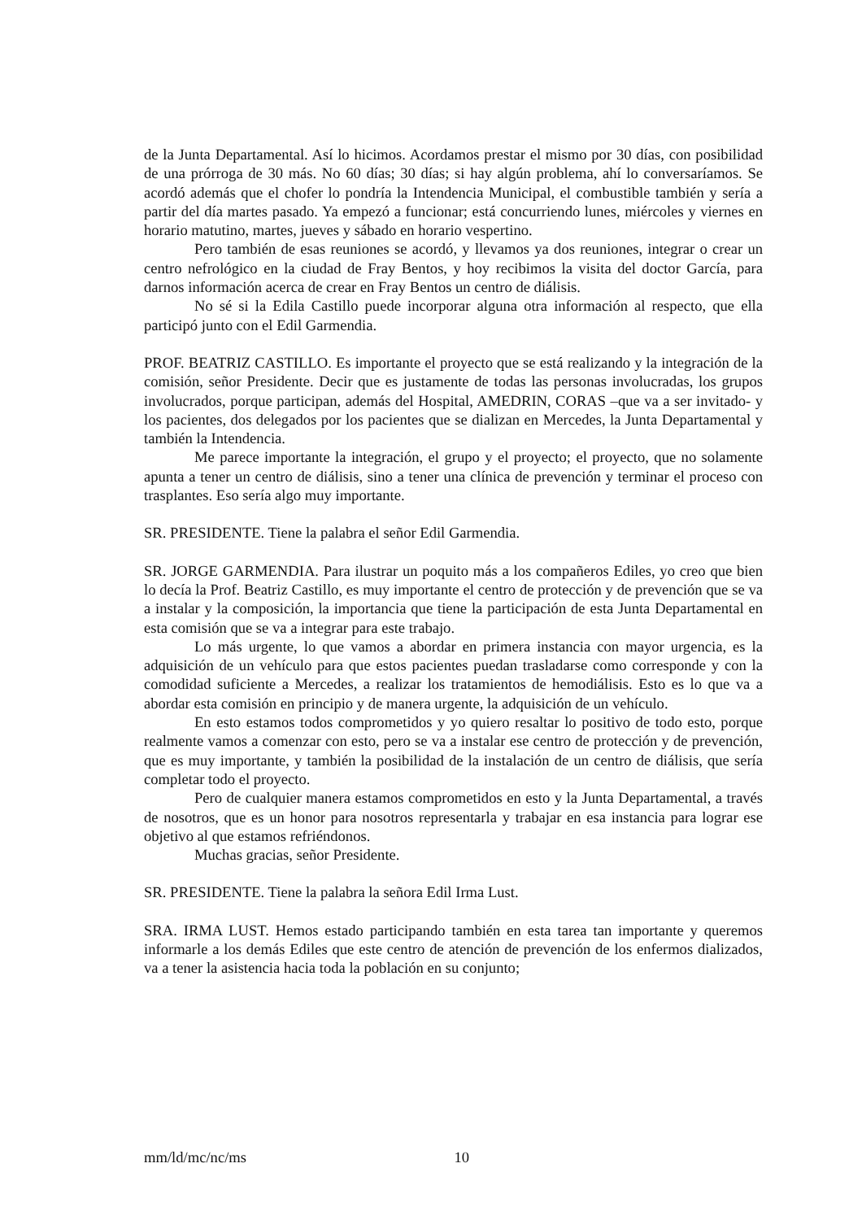de la Junta Departamental. Así lo hicimos. Acordamos prestar el mismo por 30 días, con posibilidad de una prórroga de 30 más. No 60 días; 30 días; si hay algún problema, ahí lo conversaríamos. Se acordó además que el chofer lo pondría la Intendencia Municipal, el combustible también y sería a partir del día martes pasado. Ya empezó a funcionar; está concurriendo lunes, miércoles y viernes en horario matutino, martes, jueves y sábado en horario vespertino.
Pero también de esas reuniones se acordó, y llevamos ya dos reuniones, integrar o crear un centro nefrológico en la ciudad de Fray Bentos, y hoy recibimos la visita del doctor García, para darnos información acerca de crear en Fray Bentos un centro de diálisis.
No sé si la Edila Castillo puede incorporar alguna otra información al respecto, que ella participó junto con el Edil Garmendia.
PROF. BEATRIZ CASTILLO. Es importante el proyecto que se está realizando y la integración de la comisión, señor Presidente. Decir que es justamente de todas las personas involucradas, los grupos involucrados, porque participan, además del Hospital, AMEDRIN, CORAS –que va a ser invitado- y los pacientes, dos delegados por los pacientes que se dializan en Mercedes, la Junta Departamental y también la Intendencia.
Me parece importante la integración, el grupo y el proyecto; el proyecto, que no solamente apunta a tener un centro de diálisis, sino a tener una clínica de prevención y terminar el proceso con trasplantes. Eso sería algo muy importante.
SR. PRESIDENTE. Tiene la palabra el señor Edil Garmendia.
SR. JORGE GARMENDIA. Para ilustrar un poquito más a los compañeros Ediles, yo creo que bien lo decía la Prof. Beatriz Castillo, es muy importante el centro de protección y de prevención que se va a instalar y la composición, la importancia que tiene la participación de esta Junta Departamental en esta comisión que se va a integrar para este trabajo.
Lo más urgente, lo que vamos a abordar en primera instancia con mayor urgencia, es la adquisición de un vehículo para que estos pacientes puedan trasladarse como corresponde y con la comodidad suficiente a Mercedes, a realizar los tratamientos de hemodiálisis. Esto es lo que va a abordar esta comisión en principio y de manera urgente, la adquisición de un vehículo.
En esto estamos todos comprometidos y yo quiero resaltar lo positivo de todo esto, porque realmente vamos a comenzar con esto, pero se va a instalar ese centro de protección y de prevención, que es muy importante, y también la posibilidad de la instalación de un centro de diálisis, que sería completar todo el proyecto.
Pero de cualquier manera estamos comprometidos en esto y la Junta Departamental, a través de nosotros, que es un honor para nosotros representarla y trabajar en esa instancia para lograr ese objetivo al que estamos refriéndonos.
Muchas gracias, señor Presidente.
SR. PRESIDENTE. Tiene la palabra la señora Edil Irma Lust.
SRA. IRMA LUST. Hemos estado participando también en esta tarea tan importante y queremos informarle a los demás Ediles que este centro de atención de prevención de los enfermos dializados, va a tener la asistencia hacia toda la población en su conjunto;
mm/ld/mc/nc/ms 10